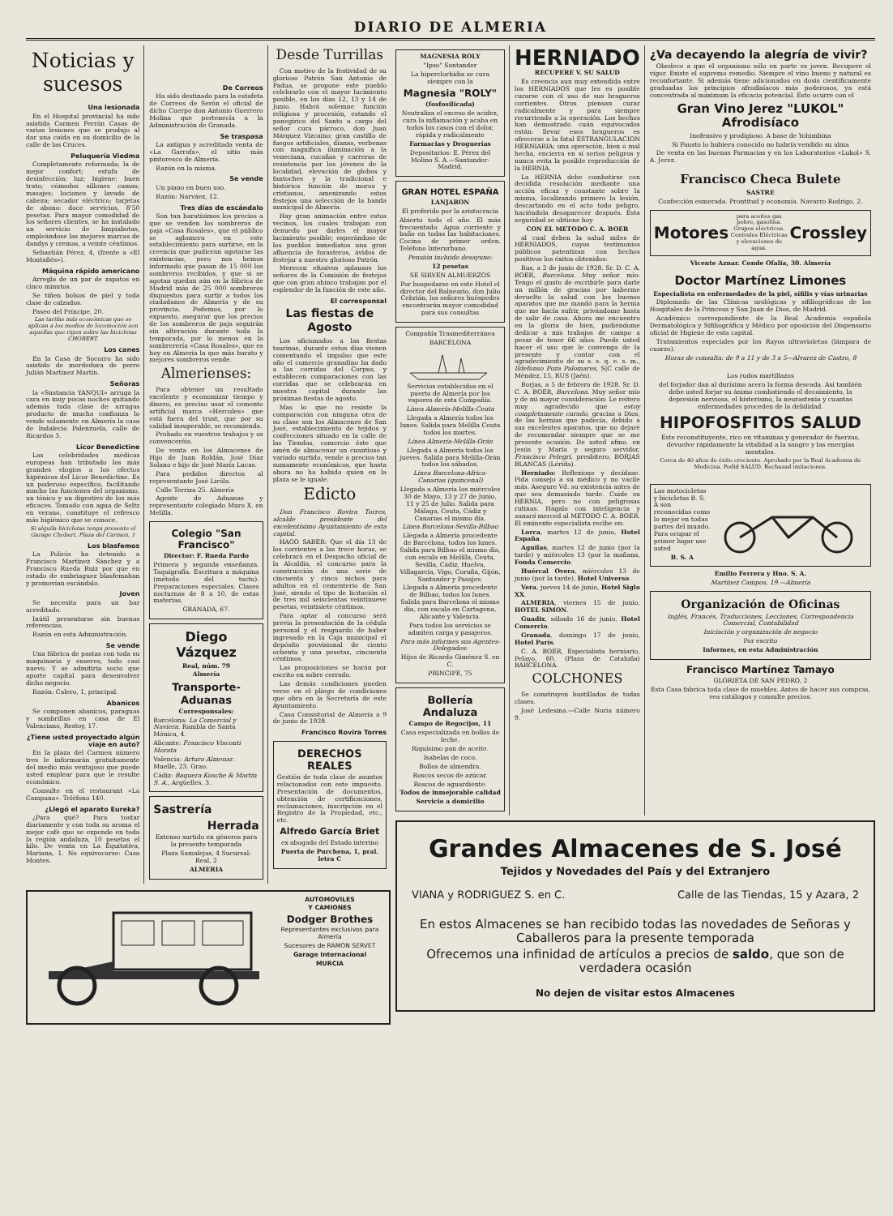DIARIO DE ALMERIA
Noticias y sucesos
Una lesionada
En el Hospital provincial ha sido asistida Carmen Ferrán Casas de varias lesiones que se produjo al dar una caída en su domicilio de la calle de las Cruces.
Peluquería Viedma
Completamente reformada; la de mejor confort; estufa de desinfección; luz; higiene; buen trato; cómodos sillones camas; masajes; lociones y lavado de cabeza; secador eléctrico; tarjetas de abono: doce servicios, 8'50 pesetas. Para mayor comodidad de los señores clientes, se ha instalado un servicio de limpiabotas, empleándose las mejores marcas de dandys y cremas, a veinte céntimos.
Sebastián Pérez, 4, (frente a «El Montañés»).
Máquina rápido americano
Arreglo de un par de zapatos en cinco minutos.
Se tiñen bolsos de piel y toda clase de calzados.
Paseo del Príncipe, 20.
Las tarifas más económicas que se aplican a los medios de locomoción son aquellas que rigen sobre las bicicletas CHOBERT.
Los canes
En la Casa de Socorro ha sido asistido de mordedura de perro Julián Martínez Martín.
Señoras
la «Sustancia YANQUI» arruga la cara en muy pocas noches quitando además toda clase de arrugas producto de mucha confianza lo vende solamente en Almería la casa de Indalecio Palenzuela, calle de Ricardos 3.
Licor Benedictine
Las celebridades médicas europeas han tributado los más grandes elogios a los efectos higiénicos del Licor Benedictine. Es un poderoso específico, facilitando mucho las funciones del organismo, un tónico y un digestivo de los más eficaces. Tomado con agua de Seltz en verano, constituye el refresco más higiénico que se conoce.
Si alquila bicicletas tenga presente el Garage Chobert. Plaza del Carmen, 1
Los blasfemos
La Policía ha detenido a Francisco Martínez Sánchez y a Francisco Rueda Ruiz por que en estado de embriaguez blasfemaban y promovían escándalo.
Joven
Se necesita para un bar acreditado.
Inútil presentarse sin buenas referencias.
Razón en esta Administración.
Se vende
Una fábrica de pastas con toda su maquinaria y enseres, todo casi nuevo. Y se admitiría socio que aporte capital para desenvolver dicho negocio.
Razón: Calero, 1, principal.
Abanicos
Se componen abanicos, paraguas y sombrillas en casa de El Valenciano, Restoy, 17.
¿Tiene usted proyectado algún viaje en auto?
En la plaza del Carmen número tres le informarán gratuitamente del medio más ventajoso que puede usted emplear para que le resulte económico.
Consulte en el restaurant «La Campana». Teléfono 140.
¿Llegó el aparato Eureka?
¿Para qué? Para tostar diariamente y con toda su aroma el mejor café que se expende en toda la región andaluza, 10 pesetas el kilo. De venta en La Equitativa, Mariana, 1. No equivocarse: Casa Montes.
De Correos
Ha sido destinado para la estafeta de Correos de Serón el oficial de dicho Cuerpo don Antonio Guerrero Molina que pertenecía a la Administración de Granada.
Se traspasa
La antigua y acreditada venta de «La Garrofa», el sitio más pintoresco de Almería.
Razón en la misma.
Se vende
Un piano en buen uso.
Razón: Narváez, 12.
Tres días de escándalo
Son tan baratísimos los precios a que se venden los sombreros de paja «Casa Rosales», que el público se aglomera en este establecimiento para surtirse, en la creencia que pudieran agotarse las existencias, pero nos hemos informado que pasan de 15 000 los sombreros recibidos, y que si se agotan quedan aún en la fábrica de Madrid más de 25 000 sombreros dispuestos para surtir a todos los ciudadanos de Almería y de su provincia. Podemos, por lo expuesto, asegurar que los precios de los sombreros de paja seguirán sin alteración durante toda la temporada, por lo menos en la sombrerería «Casa Rosales», que es hoy en Almería la que más barato y mejores sombreros vende.
Almerienses:
Para obtener un resultado excelente y economizar tiempo y dinero, es preciso usar el cemento artificial marca «Hércules» que está fuera del trust, que por su calidad insuperable, se recomienda.
Probado en vuestros trabajos y os convenceréis.
De venta en los Almacenes de Hijo de Juan Roldán, José Díaz Solano e hijo de José María Lucas.
Para pedidos directos al representante José Liróla.
Calle Terriza 25. Almería
Agente de Aduanas y representante colegiado Muro X. en Melilla.
Colegio "San Francisco"
Director: F. Rueda Pardo
Primera y segunda enseñanza. Taquigrafía. Escritura a máquina (método del tacto). Preparaciones especiales. Clases nocturnas de 8 a 10, de estas materias.
GRANADA, 67.
Diego Vázquez
Real, núm. 79
Almería
Transporte-Aduanas
Corresponsales:
Barcelona: La Comercial y Naviera. Rambla de Santa Mónica, 4.
Alicante: Francisco Visconti Morata
Valencia: Arturo Almenar. Muelle, 23. Grao.
Cádiz: Baquera Kusche & Martín S. A., Argüelles, 3.
Sastrería
Herrada
Extenso surtido en géneros para la presente temporada
Plaza Samalejas, 4 Sucursal: Real, 2
ALMERIA
Desde Turrillas
Con motivo de la festividad de su glorioso Patrón San Antonio de Padua, se propone este pueblo celebrarlo con el mayor lucimiento posible, en los días 12, 13 y 14 de Junio. Habrá solemne función religiosa y procesión, estando el panegírico del Santo a cargo del señor cura párroco, don Juan Márquez Vizcaíno; gran castillo de fuegos artificiales, dianas, verbenas con magnífica iluminación a la veneciana, cucañas y carreras de resistencia por los jóvenes de la localidad, elevación de globos y fantoches y la tradicional e histórica función de moros y cristianos, amenizando estos festejos una selección de la banda municipal de Almería.
Hay gran animación entre estos vecinos, los cuales trabajan con denuedo por darles el mayor lucimiento posible; esperándose de los pueblos inmediatos una gran afluencia de forasteros, ávidos de festejar a nuestro glorioso Patrón.
Merecen efusivos aplausos los señores de la Comisión de festejos que con gran ahinco trabajan por el esplendor de la función de este año.
El corresponsal
Las fiestas de Agosto
Los aficionados a las fiestas taurinas, durante estos días vienen comentando el impulso que este año el comercio granadino ha dado a las corridas del Corpus, y establecen comparaciones con las corridas que se celebrarán en nuestra capital durante las próximas fiestas de agosto.
Mas lo que no resiste la comparación con ninguna otra de su clase son los Almacenes de San José, establecimiento de tejidos y confecciones situado en la calle de las Tiendas, comercio éste que amén de almacenar un cuantioso y variado surtido, vende a precios tan sumamente económicos, que hasta ahora no ha habido quien en la plaza se le iguale.
Edicto
Don Francisco Rovira Torres, alcalde presidente del excelentísimo Ayuntamiento de esta capital.
HAGO SABER: Que el día 13 de los corrientes a las trece horas, se celebrará en el Despacho oficial de la Alcaldía, el concurso para la construcción de una serie de cincuenta y cinco nichos para adultos en el cementerio de San José, siendo el tipo de licitación el de tres mil seiscientas veintinueve pesetas, veintisiete céntimos.
Para optar al concurso será previa la presentación de la cédula personal y el resguardo de haber ingresado en la Caja municipal el depósito provisional de ciento ochenta y una pesetas, cincuenta céntimos.
Las proposiciones se harán por escrito en sobre cerrado.
Las demás condiciones pueden verse en el pliego de condiciones que obra en la Secretaría de este Ayuntamiento.
Casa Consistorial de Almería a 9 de junio de 1928.
Francisco Rovira Torres
DERECHOS REALES
Gestión de toda clase de asuntos relacionados con este impuesto. Presentación de documentos, obtención de certificaciones, reclamaciones, inscripción en el Registro de la Propiedad, etc., etc.
Alfredo García Briet
ex abogado del Estado interino
Puerta de Purchena, 1, pral. letra C
AUTOMOVILES
Y CAMIONES
Dodger Brothes
Representantes exclusivos para Almería
Sucesores de RAMON SERVET
Garage Internacional
MURCIA
MAGNESIA ROLY
"Ipso" Santander
La hiperclorhidia se cura siempre con la
Magnesia "ROLY"
(fosfosilicada)
Neutraliza el exceso de acidez, cura la inflamación y acaba en todos los casos con el dolor, rápida y radicalmente
Farmacias y Droguerías
Depositarios: E. Pérez del Molino S. A.—Santander-Madrid.
GRAN HOTEL ESPAÑA
LANJARON
El preferido por la aristocracia
Abierto todo el año. El más frecuentado. Agua corriente y baño en todas las habitaciones. Cocina de primer orden. Teléfono Interurbano.
Pensión incluido desayuno:
12 pesetas
SE SIRVEN ALMUERZOS
Por hospedarse en este Hotel el director del Balneario, don Julio Cebrián, los señores huéspedes encontrarán mayor comodidad para sus consultas
Compañía Trasmediterránea
BARCELONA
Servicios establecidos en el puerto de Almería por los vapores de esta Compañía.
Línea Almería-Melilla-Ceuta
Llegada a Almería todos los lunes. Salida para Melilla Ceuta todos los martes.
Línea Almería-Melilla-Orán
Llegada a Almería todos los jueves. Salida para Melilla-Orán todos los sábados.
Línea Barcelona-Africa-Canarias (quincenal)
Llegada a Almería los miércoles 30 de Mayo, 13 y 27 de Junio, 11 y 25 de Julio. Salida para Málaga, Ceuta, Cádiz y Canarias el mismo día.
Línea Barcelona-Sevilla-Bilbao
Llegada a Almería procedente de Barcelona, todos los lunes. Salida para Bilbao el mismo día, con escala en Melilla, Ceuta, Sevilla, Cádiz, Huelva, Villagarcía, Vigo, Coruña, Gijón, Santander y Pasajes.
Llegada a Almería procedente de Bilbao, todos los lunes. Salida para Barcelona el mismo día, con escala en Cartagena, Alicante y Valencia.
Para todos los servicios se admiten carga y pasajeros.
Para más informes sus Agentes-Delegados:
Hijos de Ricardo Giménez S. en C.
PRINCIPE, 75
Bollería Andaluza
Campo de Regocijos, 11
Casa especializada en bollos de leche.
Riquísimo pan de aceite.
Isabelas de coco.
Bollos de almendra.
Roscos secos de azúcar.
Roscos de aguardiente.
Todos de inmejorable calidad
Servicio a domicilio
HERNIADO
RECUPERE V. SU SALUD
Es creencia aun muy extendida entre los HERNIADOS que les es posible curarse con el uso de sus bragueros corrientes. Otros piensan curar radicalmente y para siempre recurriendo a la operación. Los hechos han demostrado cuán equivocados están: llevar esos bragueros es ofrecerse a la fatal ESTRANGULACION HERNIARIA; una operación, bien o mal hecha, encierra en sí serios peligros y nunca evita la posible reproducción de la HERNIA.
La HERNIA debe combatirse con decidida resolución mediante una acción eficaz y constante sobre la misma, localizando primero la lesión, descartando en el acto todo peligro, haciéndola desaparecer después. Esta seguridad se obtiene hoy
CON EL METODO C. A. BOER
al cual deben la salud miles de HERNIADOS, cuyos testimonios públicos patentizan con hechos positivos los éxitos obtenidos:
Rus, a 2 de junio de 1928. Sr. D. C. A. BOER, Barcelona. Muy señor mío: Tengo el gusto de escribirle para darle un millón de gracias por haberme devuelto la salud con los buenos aparatos que me mandó para la hernia que me hacía sufrir, privándome hasta de salir de casa. Ahora me encuentro en la gloria de bien, pudiéndome dedicar a mis trabajos de campo a pesar de tener 66 años. Puede usted hacer el uso que le convenga de la presente y contar con el agradecimiento de su s. s. q. e. s. m., Ildefonso Poza Palomares, S|C calle de Méndez, 15, RUS (Jaén).
Borjas, a 5 de febrero de 1928. Sr. D. C. A. BOER, Barcelona. Muy señor mío y de mi mayor consideración: Le reitero muy agradecido que estoy completamente curado, gracias a Dios, de las hernias que padecía, debido a sus excelentes aparatos, que no dejaré de recomendar siempre que se me presente ocasión. De usted afmo. en Jesús y María y seguro servidor, Francisco Pelegrí, presbítero, BORJAS BLANCAS (Lérida).
Herniado: Reflexione y decídase. Pida consejo a su médico y no vacile más. Asegure Vd. su existencia antes de que sea demasiado tarde. Cuide su HERNIA, pero no con peligrosas rutinas. Hágalo con inteligencia y sanará merced al METODO C. A. BOER. El eminente especialista recibe en:
Lorca, martes 12 de junio, Hotel España.
Aguilas, martes 12 de junio (por la tarde) y miércoles 13 (por la mañana, Fonda Comercio.
Huércal Overa, miércoles 13 de junio (por la tarde), Hotel Universo.
Vera, jueves 14 de junio, Hotel Siglo XX.
ALMERIA, viernes 15 de junio, HOTEL SIMON.
Guadix, sábado 16 de junio, Hotel Comercio.
Granada, domingo 17 de junio, Hotel París.
C. A. BOER, Especialista herniario, Pelayo, 60. (Plaza de Cataluña) BARCELONA.
COLCHONES
Se construyen bastillados de todas clases.
José Ledesma.—Calle Noria número 9.
¿Va decayendo la alegría de vivir?
Obedece a que el organismo sólo en parte es joven. Recupere el vigor. Existe el supremo remedio. Siempre el vino bueno y natural es reconfortante. Si además tiene adicionados en dosis científicamente graduadas los principios afrodisíacos más poderosos, ya está concentrada al máximum la eficacia potencial. Esto ocurre con el
Gran Vino Jerez "LUKOL" Afrodisíaco
Inofensivo y prodigioso. A base de Yohimbina
Si Fausto lo hubiera conocido no habría vendido su alma
De venta en las buenas Farmacias y en los Laboratorios «Lukol» S. A. Jerez.
Francisco Checa Bulete
SASTRE
Confección esmerada. Prontitud y economía. Navarro Rodrigo, 2.
Motores para aceites gas pobre, gasolina. Grupos eléctricos. Centrales Eléctricas y elevaciones de agua. Crossley
Vicente Aznar. Conde Ofalia, 30. Almería
Doctor Martínez Limones
Especialista en enfermedades de la piel, sífilis y vías urinarias
Diplomado de las Clínicas urológicas y sifiliográficas de los Hospitales de la Princesa y San Juan de Dios, de Madrid.
Académico correspondiente de la Real Academia española Dermatológica y Sifiliográfica y Médico por oposición del Dispensario oficial de Higiene de esta capital.
Tratamientos especiales por los Rayos ultravioletas (lámpara de cuarzo).
Horas de consulta: de 9 a 11 y de 3 a 5—Alvarez de Castro, 8
Los rudos martillazos
del forjador dan al durísimo acero la forma deseada. Así también debe usted forjar su ánimo combatiendo el decaimiento, la depresión nerviosa, el histerismo, la neurastenia y cuantas enfermedades proceden de la debilidad.
HIPOFOSFITOS SALUD
Este reconstituyente, rico en vitaminas y generador de fuerzas, devuelve rápidamente la vitalidad a la sangre y las energías mentales.
Cerca de 40 años de éxito creciente. Aprobado por la Real Academia de Medicina. Pedid SALUD. Rechazad imitaciones.
Las motocicletas y bicicletas B. S. A son reconocidas como lo mejor en todas partes del mundo. Para ocupar el primer lugar use usted
B. S. A
Emilio Ferrera y Hno. S. A.
Martínez Campos, 19.—Almería
Organización de Oficinas
Inglés, Francés, Traducciones, Lecciones, Correspondencia Comercial, Contabilidad
Iniciación y organización de negocio
Por escrito
Informes, en esta Administración
Francisco Martínez Tamayo
GLORIETA DE SAN PEDRO, 2
Esta Casa fabrica toda clase de muebles. Antes de hacer sus compras, vea catálogos y consulte precios.
Grandes Almacenes de S. José
Tejidos y Novedades del País y del Extranjero
VIANA y RODRIGUEZ S. en C. Calle de las Tiendas, 15 y Azara, 2
En estos Almacenes se han recibido todas las novedades de Señoras y Caballeros para la presente temporada
Ofrecemos una infinidad de artículos a precios de saldo, que son de verdadera ocasión
No dejen de visitar estos Almacenes